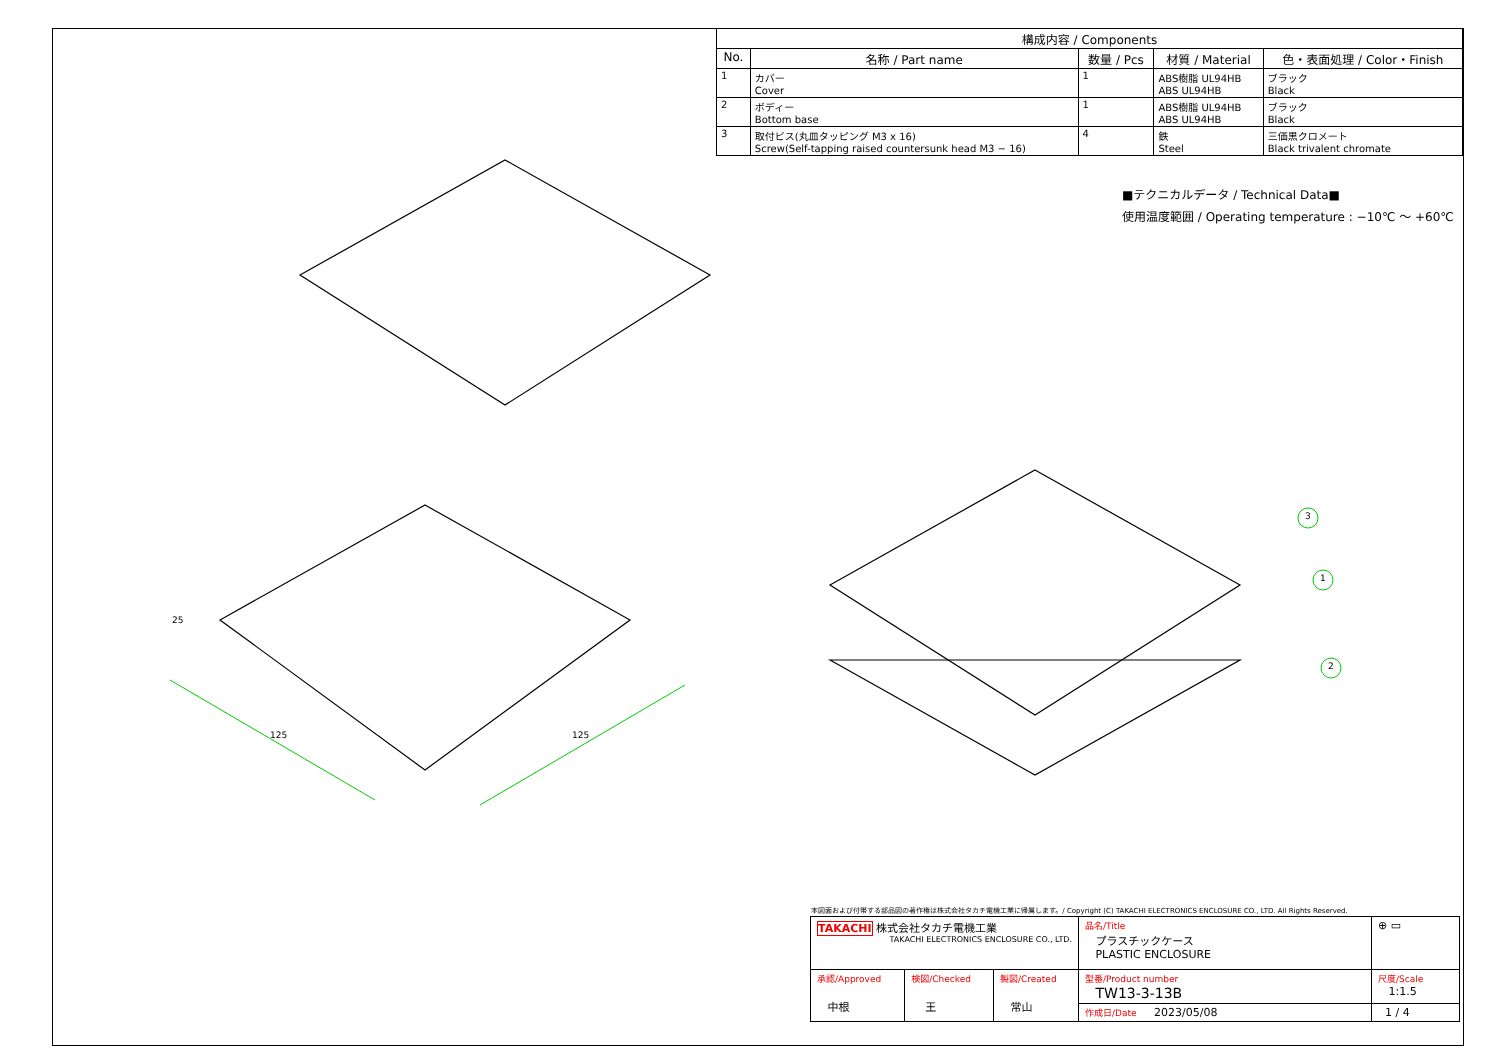| 構成内容 / Components | | | | |
| --- | --- | --- | --- | --- |
| No. | 名称 / Part name | 数量 / Pcs | 材質 / Material | 色・表面処理 / Color・Finish |
| 1 | カバー Cover | 1 | ABS樹脂 UL94HB ABS UL94HB | ブラック Black |
| 2 | ボディー Bottom base | 1 | ABS樹脂 UL94HB ABS UL94HB | ブラック Black |
| 3 | 取付ビス(丸皿タッピング M3 x 16) Screw(Self-tapping raised countersunk head M3 − 16) | 4 | 鉄 Steel | 三価黒クロメート Black trivalent chromate |
■テクニカルデータ / Technical Data■
使用温度範囲 / Operating temperature : −10℃ ～ +60℃
25
125 125
3
1
2
本図面および付帯する部品図の著作権は株式会社タカチ電機工業に帰属します。/ Copyright (C) TAKACHI ELECTRONICS ENCLOSURE CO., LTD. All Rights Reserved.
| TAKACHI 株式会社タカチ電機工業 TAKACHI ELECTRONICS ENCLOSURE CO., LTD. | | | 品名/Title プラスチックケース PLASTIC ENCLOSURE | ⊕ ▭ |
| 承認/Approved 中根 | 検図/Checked 王 | 製図/Created 常山 | 型番/Product number TW13-3-13B | 尺度/Scale 1:1.5 |
| | | | 作成日/Date 2023/05/08 | 1 / 4 |